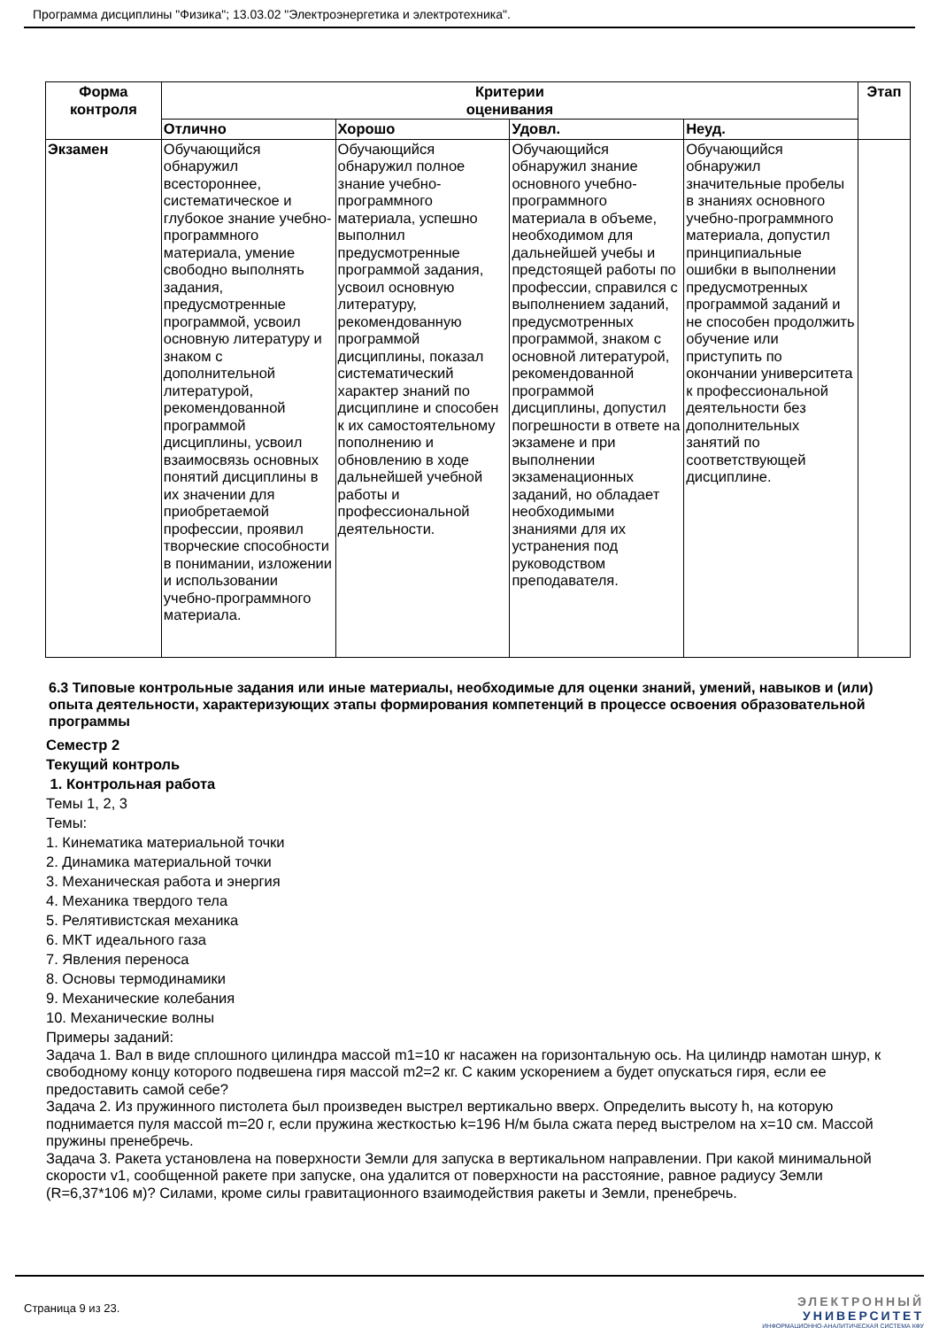Программа дисциплины "Физика"; 13.03.02 "Электроэнергетика и электротехника".
| Форма контроля | Критерии оценивания | | | | Этап |
| --- | --- | --- | --- | --- | --- |
| | Отлично | Хорошо | Удовл. | Неуд. | |
| Экзамен | Обучающийся обнаружил всестороннее, систематическое и глубокое знание учебно-программного материала, умение свободно выполнять задания, предусмотренные программой, усвоил основную литературу и знаком с дополнительной литературой, рекомендованной программой дисциплины, усвоил взаимосвязь основных понятий дисциплины в их значении для приобретаемой профессии, проявил творческие способности в понимании, изложении и использовании учебно-программного материала. | Обучающийся обнаружил полное знание учебно-программного материала, успешно выполнил предусмотренные программой задания, усвоил основную литературу, рекомендованную программой дисциплины, показал систематический характер знаний по дисциплине и способен к их самостоятельному пополнению и обновлению в ходе дальнейшей учебной работы и профессиональной деятельности. | Обучающийся обнаружил знание основного учебно-программного материала в объеме, необходимом для дальнейшей учебы и предстоящей работы по профессии, справился с выполнением заданий, предусмотренных программой, знаком с основной литературой, рекомендованной программой дисциплины, допустил погрешности в ответе на экзамене и при выполнении экзаменационных заданий, но обладает необходимыми знаниями для их устранения под руководством преподавателя. | Обучающийся обнаружил значительные пробелы в знаниях основного учебно-программного материала, допустил принципиальные ошибки в выполнении предусмотренных программой заданий и не способен продолжить обучение или приступить по окончании университета к профессиональной деятельности без дополнительных занятий по соответствующей дисциплине. | |
6.3 Типовые контрольные задания или иные материалы, необходимые для оценки знаний, умений, навыков и (или) опыта деятельности, характеризующих этапы формирования компетенций в процессе освоения образовательной программы
Семестр 2
Текущий контроль
1. Контрольная работа
Темы 1, 2, 3
Темы:
1. Кинематика материальной точки
2. Динамика материальной точки
3. Механическая работа и энергия
4. Механика твердого тела
5. Релятивистская механика
6. МКТ идеального газа
7. Явления переноса
8. Основы термодинамики
9. Механические колебания
10. Механические волны
Примеры заданий:
Задача 1. Вал в виде сплошного цилиндра массой m1=10 кг насажен на горизонтальную ось. На цилиндр намотан шнур, к свободному концу которого подвешена гиря массой m2=2 кг. С каким ускорением а будет опускаться гиря, если ее предоставить самой себе?
Задача 2. Из пружинного пистолета был произведен выстрел вертикально вверх. Определить высоту h, на которую поднимается пуля массой m=20 г, если пружина жесткостью k=196 Н/м была сжата перед выстрелом на x=10 см. Массой пружины пренебречь.
Задача 3. Ракета установлена на поверхности Земли для запуска в вертикальном направлении. При какой минимальной скорости v1, сообщенной ракете при запуске, она удалится от поверхности на расстояние, равное радиусу Земли (R=6,37*106 м)? Силами, кроме силы гравитационного взаимодействия ракеты и Земли, пренебречь.
Страница 9 из 23.
ЭЛЕКТРОННЫЙ
УНИВЕРСИТЕТ
ИНФОРМАЦИОННО-АНАЛИТИЧЕСКАЯ СИСТЕМА КФУ